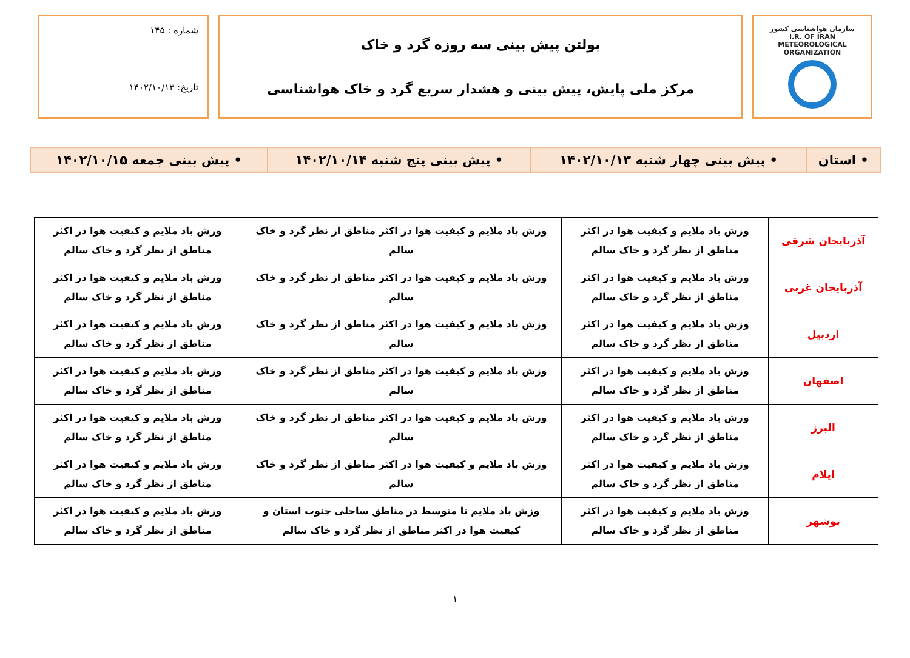سازمان هواشناسی کشور
I.R. OF IRAN
METEOROLOGICAL
ORGANIZATION
بولتن پیش بینی سه روزه گرد و خاک
مرکز ملی پایش، پیش بینی و هشدار سریع گرد و خاک هواشناسی
شماره : ۱۴۵
تاریخ: ۱۴۰۲/۱۰/۱۳
| • استان | • پیش بینی چهار شنبه ۱۴۰۲/۱۰/۱۳ | • پیش بینی پنج شنبه ۱۴۰۲/۱۰/۱۴ | • پیش بینی جمعه ۱۴۰۲/۱۰/۱۵ |
| آذربایجان شرقی | وزش باد ملایم و کیفیت هوا در اکثر مناطق از نظر گرد و خاک سالم | وزش باد ملایم و کیفیت هوا در اکثر مناطق از نظر گرد و خاک سالم | وزش باد ملایم و کیفیت هوا در اکثر مناطق از نظر گرد و خاک سالم |
| آذربایجان غربی | وزش باد ملایم و کیفیت هوا در اکثر مناطق از نظر گرد و خاک سالم | وزش باد ملایم و کیفیت هوا در اکثر مناطق از نظر گرد و خاک سالم | وزش باد ملایم و کیفیت هوا در اکثر مناطق از نظر گرد و خاک سالم |
| اردبیل | وزش باد ملایم و کیفیت هوا در اکثر مناطق از نظر گرد و خاک سالم | وزش باد ملایم و کیفیت هوا در اکثر مناطق از نظر گرد و خاک سالم | وزش باد ملایم و کیفیت هوا در اکثر مناطق از نظر گرد و خاک سالم |
| اصفهان | وزش باد ملایم و کیفیت هوا در اکثر مناطق از نظر گرد و خاک سالم | وزش باد ملایم و کیفیت هوا در اکثر مناطق از نظر گرد و خاک سالم | وزش باد ملایم و کیفیت هوا در اکثر مناطق از نظر گرد و خاک سالم |
| البرز | وزش باد ملایم و کیفیت هوا در اکثر مناطق از نظر گرد و خاک سالم | وزش باد ملایم و کیفیت هوا در اکثر مناطق از نظر گرد و خاک سالم | وزش باد ملایم و کیفیت هوا در اکثر مناطق از نظر گرد و خاک سالم |
| ایلام | وزش باد ملایم و کیفیت هوا در اکثر مناطق از نظر گرد و خاک سالم | وزش باد ملایم و کیفیت هوا در اکثر مناطق از نظر گرد و خاک سالم | وزش باد ملایم و کیفیت هوا در اکثر مناطق از نظر گرد و خاک سالم |
| بوشهر | وزش باد ملایم و کیفیت هوا در اکثر مناطق از نظر گرد و خاک سالم | وزش باد ملایم تا متوسط در مناطق ساحلی جنوب استان و کیفیت هوا در اکثر مناطق از نظر گرد و خاک سالم | وزش باد ملایم و کیفیت هوا در اکثر مناطق از نظر گرد و خاک سالم |
۱